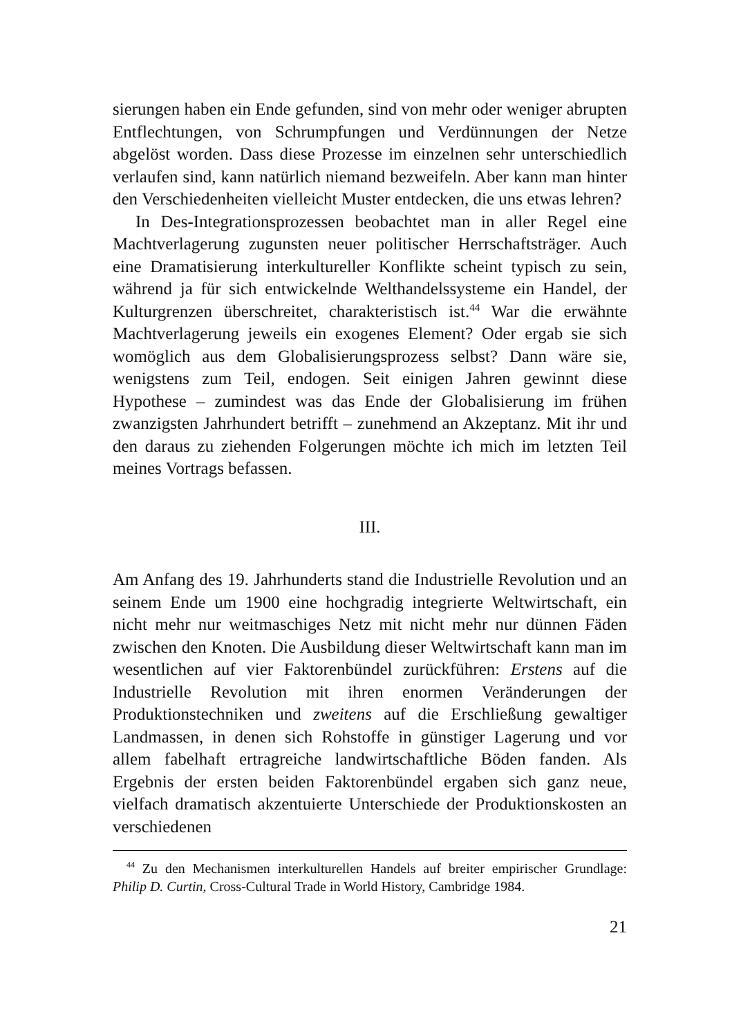sierungen haben ein Ende gefunden, sind von mehr oder weniger abrupten Entflechtungen, von Schrumpfungen und Verdünnungen der Netze abgelöst worden. Dass diese Prozesse im einzelnen sehr unterschiedlich verlaufen sind, kann natürlich niemand bezweifeln. Aber kann man hinter den Verschiedenheiten vielleicht Muster entdecken, die uns etwas lehren?
In Des-Integrationsprozessen beobachtet man in aller Regel eine Machtverlagerung zugunsten neuer politischer Herrschaftsträger. Auch eine Dramatisierung interkultureller Konflikte scheint typisch zu sein, während ja für sich entwickelnde Welthandelssysteme ein Handel, der Kulturgrenzen überschreitet, charakteristisch ist.<sup>44</sup> War die erwähnte Machtverlagerung jeweils ein exogenes Element? Oder ergab sie sich womöglich aus dem Globalisierungsprozess selbst? Dann wäre sie, wenigstens zum Teil, endogen. Seit einigen Jahren gewinnt diese Hypothese – zumindest was das Ende der Globalisierung im frühen zwanzigsten Jahrhundert betrifft – zunehmend an Akzeptanz. Mit ihr und den daraus zu ziehenden Folgerungen möchte ich mich im letzten Teil meines Vortrags befassen.
III.
Am Anfang des 19. Jahrhunderts stand die Industrielle Revolution und an seinem Ende um 1900 eine hochgradig integrierte Weltwirtschaft, ein nicht mehr nur weitmaschiges Netz mit nicht mehr nur dünnen Fäden zwischen den Knoten. Die Ausbildung dieser Weltwirtschaft kann man im wesentlichen auf vier Faktorenbündel zurückführen: Erstens auf die Industrielle Revolution mit ihren enormen Veränderungen der Produktionstechniken und zweitens auf die Erschließung gewaltiger Landmassen, in denen sich Rohstoffe in günstiger Lagerung und vor allem fabelhaft ertragreiche landwirtschaftliche Böden fanden. Als Ergebnis der ersten beiden Faktorenbündel ergaben sich ganz neue, vielfach dramatisch akzentuierte Unterschiede der Produktionskosten an verschiedenen
<sup>44</sup> Zu den Mechanismen interkulturellen Handels auf breiter empirischer Grundlage: Philip D. Curtin, Cross-Cultural Trade in World History, Cambridge 1984.
21